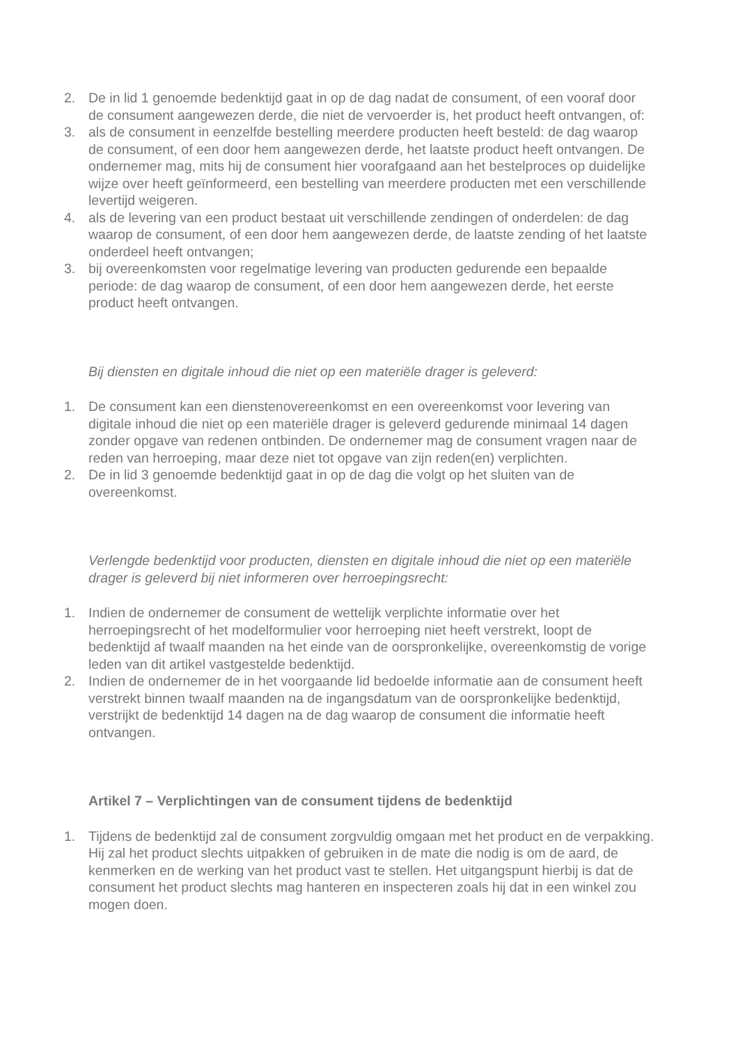2. De in lid 1 genoemde bedenktijd gaat in op de dag nadat de consument, of een vooraf door de consument aangewezen derde, die niet de vervoerder is, het product heeft ontvangen, of:
3. als de consument in eenzelfde bestelling meerdere producten heeft besteld: de dag waarop de consument, of een door hem aangewezen derde, het laatste product heeft ontvangen. De ondernemer mag, mits hij de consument hier voorafgaand aan het bestelproces op duidelijke wijze over heeft geïnformeerd, een bestelling van meerdere producten met een verschillende levertijd weigeren.
4. als de levering van een product bestaat uit verschillende zendingen of onderdelen: de dag waarop de consument, of een door hem aangewezen derde, de laatste zending of het laatste onderdeel heeft ontvangen;
3. bij overeenkomsten voor regelmatige levering van producten gedurende een bepaalde periode: de dag waarop de consument, of een door hem aangewezen derde, het eerste product heeft ontvangen.
Bij diensten en digitale inhoud die niet op een materiële drager is geleverd:
1. De consument kan een dienstenovereenkomst en een overeenkomst voor levering van digitale inhoud die niet op een materiële drager is geleverd gedurende minimaal 14 dagen zonder opgave van redenen ontbinden. De ondernemer mag de consument vragen naar de reden van herroeping, maar deze niet tot opgave van zijn reden(en) verplichten.
2. De in lid 3 genoemde bedenktijd gaat in op de dag die volgt op het sluiten van de overeenkomst.
Verlengde bedenktijd voor producten, diensten en digitale inhoud die niet op een materiële drager is geleverd bij niet informeren over herroepingsrecht:
1. Indien de ondernemer de consument de wettelijk verplichte informatie over het herroepingsrecht of het modelformulier voor herroeping niet heeft verstrekt, loopt de bedenktijd af twaalf maanden na het einde van de oorspronkelijke, overeenkomstig de vorige leden van dit artikel vastgestelde bedenktijd.
2. Indien de ondernemer de in het voorgaande lid bedoelde informatie aan de consument heeft verstrekt binnen twaalf maanden na de ingangsdatum van de oorspronkelijke bedenktijd, verstrijkt de bedenktijd 14 dagen na de dag waarop de consument die informatie heeft ontvangen.
Artikel 7 – Verplichtingen van de consument tijdens de bedenktijd
1. Tijdens de bedenktijd zal de consument zorgvuldig omgaan met het product en de verpakking. Hij zal het product slechts uitpakken of gebruiken in de mate die nodig is om de aard, de kenmerken en de werking van het product vast te stellen. Het uitgangspunt hierbij is dat de consument het product slechts mag hanteren en inspecteren zoals hij dat in een winkel zou mogen doen.